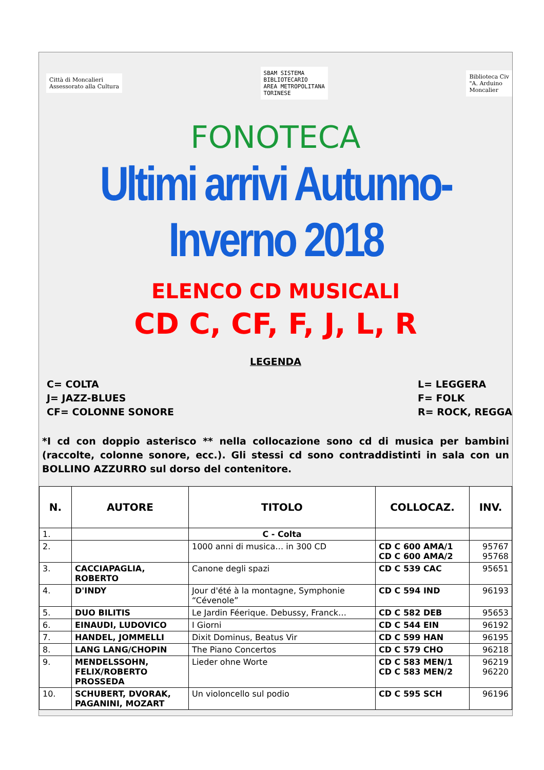Città di Moncalieri
Assessorato alla Cultura
SBAM SISTEMA
BIBLIOTECARIO
AREA METROPOLITANA
TORINESE
Biblioteca Civ
"A. Arduino
Moncalier
FONOTECA
Ultimi arrivi Autunno-Inverno 2018
ELENCO CD MUSICALI
CD C, CF, F, J, L, R
LEGENDA
C= COLTA
J= JAZZ-BLUES
CF= COLONNE SONORE
L= LEGGERA
F= FOLK
R= ROCK, REGGA
*I cd con doppio asterisco ** nella collocazione sono cd di musica per bambini (raccolte, colonne sonore, ecc.). Gli stessi cd sono contraddistinti in sala con un BOLLINO AZZURRO sul dorso del contenitore.
| N. | AUTORE | TITOLO | COLLOCAZ. | INV. |
| --- | --- | --- | --- | --- |
| 1. | | C - Colta | | |
| 2. | | 1000 anni di musica… in 300 CD | CD C 600 AMA/1 CD C 600 AMA/2 | 95767 95768 |
| 3. | CACCIAPAGLIA, ROBERTO | Canone degli spazi | CD C 539 CAC | 95651 |
| 4. | D'INDY | Jour d'été à la montagne, Symphonie “Cévenole” | CD C 594 IND | 96193 |
| 5. | DUO BILITIS | Le Jardin Féerique. Debussy, Franck… | CD C 582 DEB | 95653 |
| 6. | EINAUDI, LUDOVICO | I Giorni | CD C 544 EIN | 96192 |
| 7. | HANDEL, JOMMELLI | Dixit Dominus, Beatus Vir | CD C 599 HAN | 96195 |
| 8. | LANG LANG/CHOPIN | The Piano Concertos | CD C 579 CHO | 96218 |
| 9. | MENDELSSOHN, FELIX/ROBERTO PROSSEDA | Lieder ohne Worte | CD C 583 MEN/1 CD C 583 MEN/2 | 96219 96220 |
| 10. | SCHUBERT, DVORAK, PAGANINI, MOZART | Un violoncello sul podio | CD C 595 SCH | 96196 |